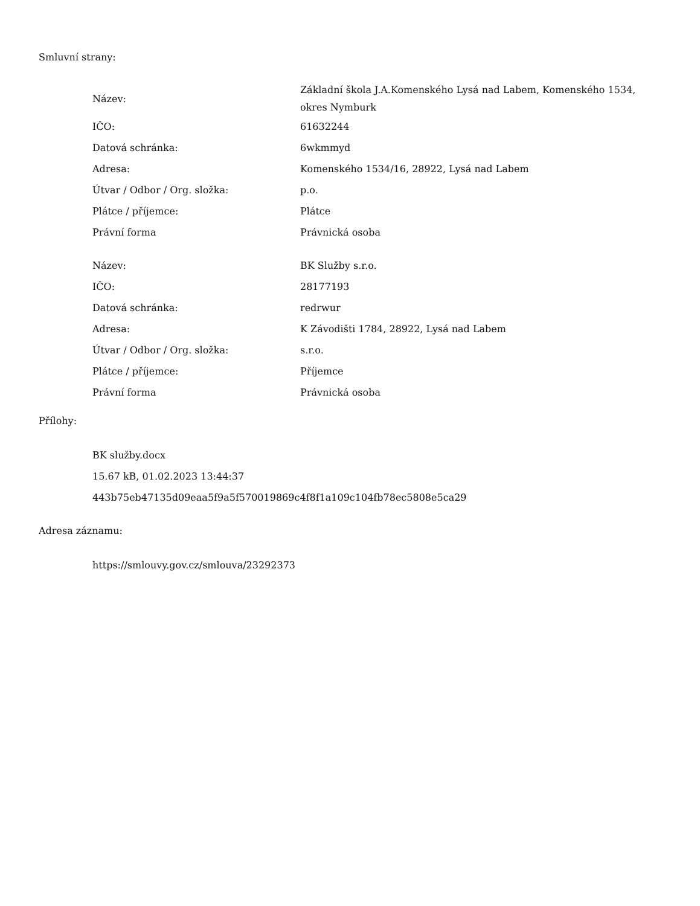Smluvní strany:
| Název: | Základní škola J.A.Komenského Lysá nad Labem, Komenského 1534, okres Nymburk |
| IČO: | 61632244 |
| Datová schránka: | 6wkmmyd |
| Adresa: | Komenského 1534/16, 28922, Lysá nad Labem |
| Útvar / Odbor / Org. složka: | p.o. |
| Plátce / příjemce: | Plátce |
| Právní forma | Právnická osoba |
| Název: | BK Služby s.r.o. |
| IČO: | 28177193 |
| Datová schránka: | redrwur |
| Adresa: | K Závodišti 1784, 28922, Lysá nad Labem |
| Útvar / Odbor / Org. složka: | s.r.o. |
| Plátce / příjemce: | Příjemce |
| Právní forma | Právnická osoba |
Přílohy:
BK služby.docx
15.67 kB, 01.02.2023 13:44:37
443b75eb47135d09eaa5f9a5f570019869c4f8f1a109c104fb78ec5808e5ca29
Adresa záznamu:
https://smlouvy.gov.cz/smlouva/23292373